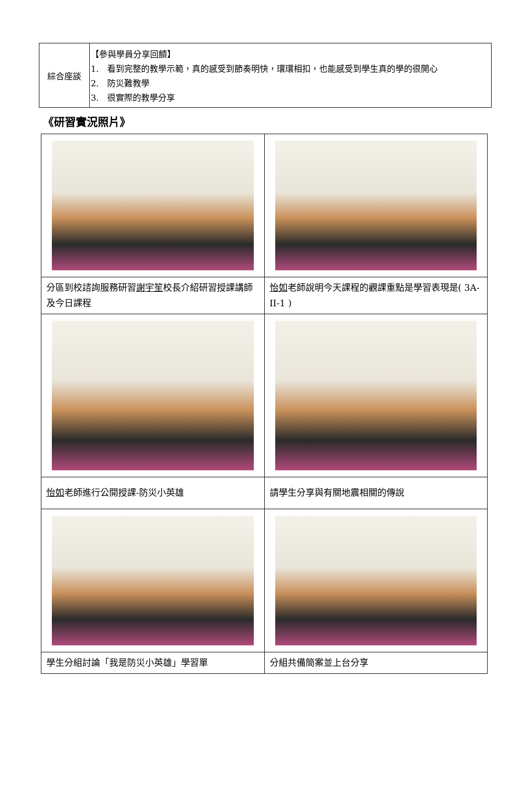| 綜合座談 | 【參與學員分享回饋】 1. 看到完整的教學示範，真的感受到節奏明快，環環相扣，也能感受到學生真的學的很開心 2. 防災難教學 3. 很實際的教學分享 |
《研習實況照片》
| 分區到校諮詢服務研習 謝宇笙 校長介紹研習授課講師及今日課程 | 怡如 老師說明今天課程的觀課重點是學習表現是( 3A-II-1 ) |
| 怡如 老師進行公開授課-防災小英雄 | 請學生分享與有關地震相關的傳說 |
| 學生分組討論「我是防災小英雄」學習單 | 分組共備簡案並上台分享 |